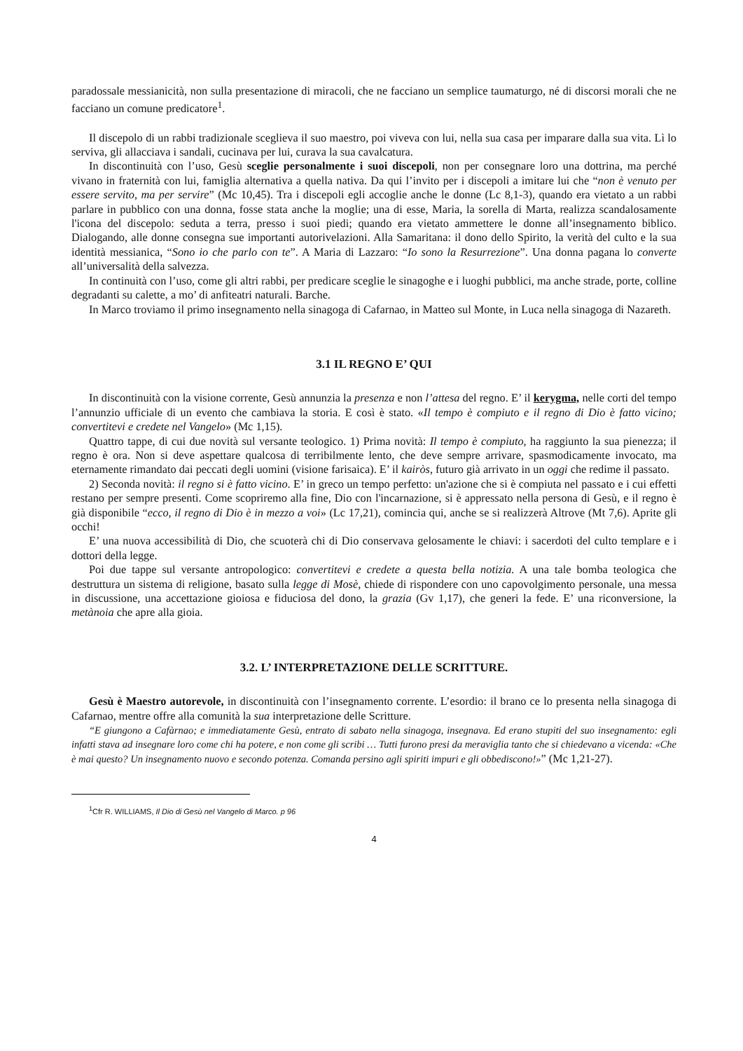paradossale messianicità, non sulla presentazione di miracoli, che ne facciano un semplice taumaturgo, né di discorsi morali che ne facciano un comune predicatore<sup>1</sup>.
Il discepolo di un rabbi tradizionale sceglieva il suo maestro, poi viveva con lui, nella sua casa per imparare dalla sua vita. Lì lo serviva, gli allacciava i sandali, cucinava per lui, curava la sua cavalcatura.
In discontinuità con l’uso, Gesù sceglie personalmente i suoi discepoli, non per consegnare loro una dottrina, ma perché vivano in fraternità con lui, famiglia alternativa a quella nativa. Da qui l’invito per i discepoli a imitare lui che “non è venuto per essere servito, ma per servire” (Mc 10,45). Tra i discepoli egli accoglie anche le donne (Lc 8,1-3), quando era vietato a un rabbi parlare in pubblico con una donna, fosse stata anche la moglie; una di esse, Maria, la sorella di Marta, realizza scandalosamente l'icona del discepolo: seduta a terra, presso i suoi piedi; quando era vietato ammettere le donne all’insegnamento biblico. Dialogando, alle donne consegna sue importanti autorivelazioni. Alla Samaritana: il dono dello Spirito, la verità del culto e la sua identità messianica, “Sono io che parlo con te”. A Maria di Lazzaro: “Io sono la Resurrezione”. Una donna pagana lo converte all’universalità della salvezza.
In continuità con l’uso, come gli altri rabbi, per predicare sceglie le sinagoghe e i luoghi pubblici, ma anche strade, porte, colline degradanti su calette, a mo’ di anfiteatri naturali. Barche.
In Marco troviamo il primo insegnamento nella sinagoga di Cafarnao, in Matteo sul Monte, in Luca nella sinagoga di Nazareth.
3.1 IL REGNO E’ QUI
In discontinuità con la visione corrente, Gesù annunzia la presenza e non l’attesa del regno. E’ il kerygma, nelle corti del tempo l’annunzio ufficiale di un evento che cambiava la storia. E così è stato. «Il tempo è compiuto e il regno di Dio è fatto vicino; convertitevi e credete nel Vangelo» (Mc 1,15).
Quattro tappe, di cui due novità sul versante teologico. 1) Prima novità: Il tempo è compiuto, ha raggiunto la sua pienezza; il regno è ora. Non si deve aspettare qualcosa di terribilmente lento, che deve sempre arrivare, spasmodicamente invocato, ma eternamente rimandato dai peccati degli uomini (visione farisaica). E’ il kairòs, futuro già arrivato in un oggi che redime il passato.
2) Seconda novità: il regno si è fatto vicino. E’ in greco un tempo perfetto: un'azione che si è compiuta nel passato e i cui effetti restano per sempre presenti. Come scopriremo alla fine, Dio con l'incarnazione, si è appressato nella persona di Gesù, e il regno è già disponibile “ecco, il regno di Dio è in mezzo a voi» (Lc 17,21), comincia qui, anche se si realizzerà Altrove (Mt 7,6). Aprite gli occhi!
E’ una nuova accessibilità di Dio, che scuoterà chi di Dio conservava gelosamente le chiavi: i sacerdoti del culto templare e i dottori della legge.
Poi due tappe sul versante antropologico: convertitevi e credete a questa bella notizia. A una tale bomba teologica che destruttura un sistema di religione, basato sulla legge di Mosè, chiede di rispondere con uno capovolgimento personale, una messa in discussione, una accettazione gioiosa e fiduciosa del dono, la grazia (Gv 1,17), che generi la fede. E’ una riconversione, la metànoia che apre alla gioia.
3.2. L’ INTERPRETAZIONE DELLE SCRITTURE.
Gesù è Maestro autorevole, in discontinuità con l’insegnamento corrente. L’esordio: il brano ce lo presenta nella sinagoga di Cafarnao, mentre offre alla comunità la sua interpretazione delle Scritture.
“E giungono a Cafàrnao; e immediatamente Gesù, entrato di sabato nella sinagoga, insegnava. Ed erano stupiti del suo insegnamento: egli infatti stava ad insegnare loro come chi ha potere, e non come gli scribi … Tutti furono presi da meraviglia tanto che si chiedevano a vicenda: «Che è mai questo? Un insegnamento nuovo e secondo potenza. Comanda persino agli spiriti impuri e gli obbediscono!»” (Mc 1,21-27).
<sup>1</sup> Cfr R. WILLIAMS, Il Dio di Gesù nel Vangelo di Marco. p 96
4